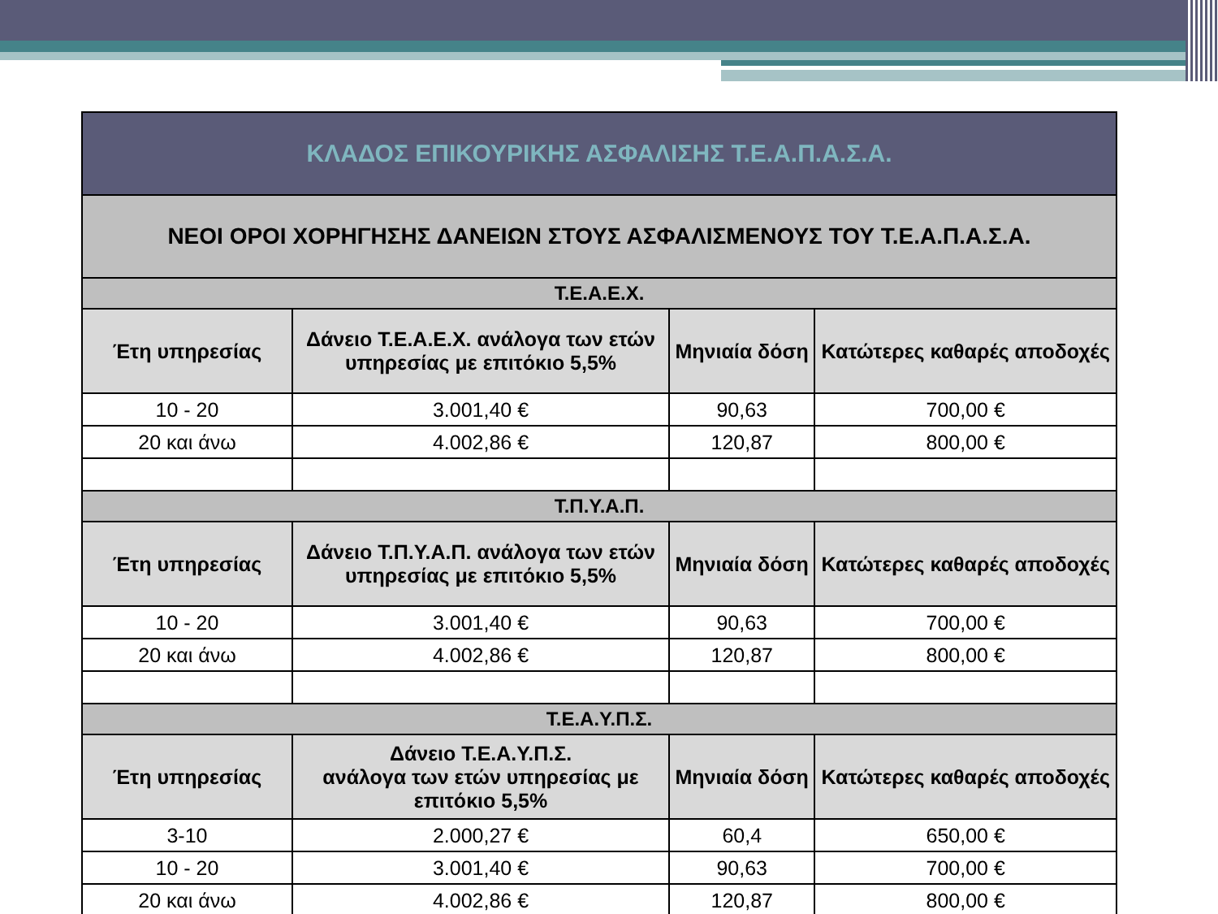| ΚΛΑΔΟΣ ΕΠΙΚΟΥΡΙΚΗΣ ΑΣΦΑΛΙΣΗΣ Τ.Ε.Α.Π.Α.Σ.Α. | | | |
| --- | --- | --- | --- |
| ΝΕΟΙ ΟΡΟΙ ΧΟΡΗΓΗΣΗΣ ΔΑΝΕΙΩΝ ΣΤΟΥΣ ΑΣΦΑΛΙΣΜΕΝΟΥΣ ΤΟΥ Τ.Ε.Α.Π.Α.Σ.Α. | | | |
| Τ.Ε.Α.Ε.Χ. | | | |
| Έτη υπηρεσίας | Δάνειο Τ.Ε.Α.Ε.Χ. ανάλογα των ετών υπηρεσίας με επιτόκιο 5,5% | Μηνιαία δόση | Κατώτερες καθαρές αποδοχές |
| 10 - 20 | 3.001,40 € | 90,63 | 700,00 € |
| 20 και άνω | 4.002,86 € | 120,87 | 800,00 € |
| Τ.Π.Υ.Α.Π. | | | |
| Έτη υπηρεσίας | Δάνειο Τ.Π.Υ.Α.Π. ανάλογα των ετών υπηρεσίας με επιτόκιο 5,5% | Μηνιαία δόση | Κατώτερες καθαρές αποδοχές |
| 10 - 20 | 3.001,40 € | 90,63 | 700,00 € |
| 20 και άνω | 4.002,86 € | 120,87 | 800,00 € |
| Τ.Ε.Α.Υ.Π.Σ. | | | |
| Έτη υπηρεσίας | Δάνειο Τ.Ε.Α.Υ.Π.Σ. ανάλογα των ετών υπηρεσίας με επιτόκιο 5,5% | Μηνιαία δόση | Κατώτερες καθαρές αποδοχές |
| 3-10 | 2.000,27 € | 60,4 | 650,00 € |
| 10 - 20 | 3.001,40 € | 90,63 | 700,00 € |
| 20 και άνω | 4.002,86 € | 120,87 | 800,00 € |